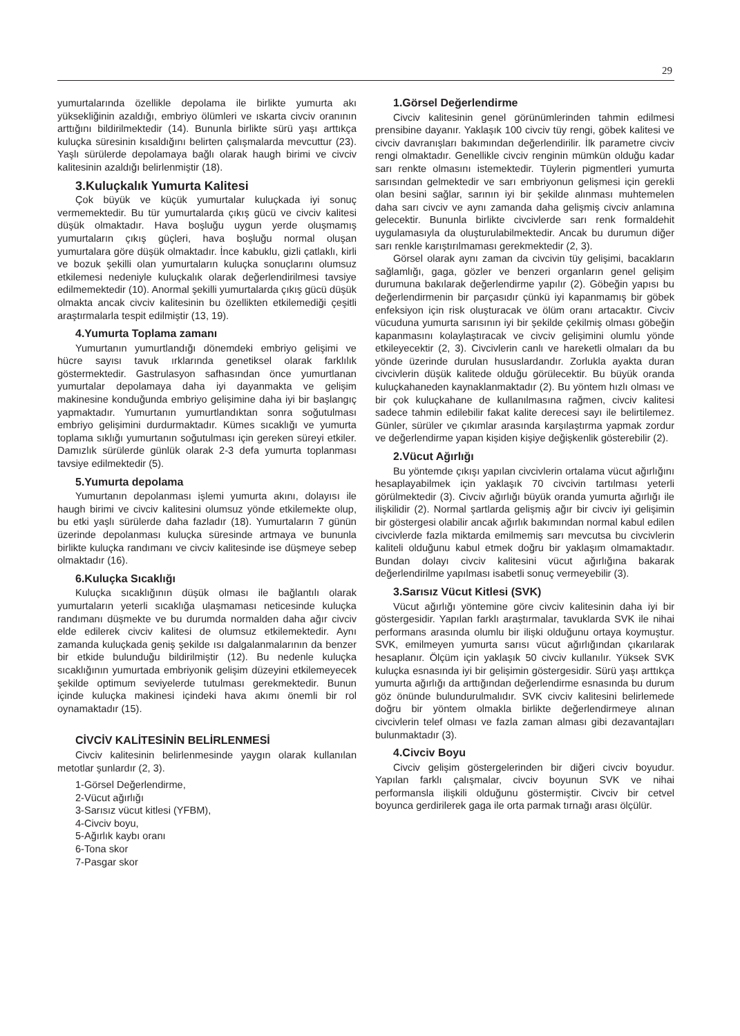29
yumurtalarında özellikle depolama ile birlikte yumurta akı yüksekliğinin azaldığı, embriyo ölümleri ve ıskarta civciv oranının arttığını bildirilmektedir (14). Bununla birlikte sürü yaşı arttıkça kuluçka süresinin kısaldığını belirten çalışmalarda mevcuttur (23). Yaşlı sürülerde depolamaya bağlı olarak haugh birimi ve civciv kalitesinin azaldığı belirlenmiştir (18).
3.Kuluçkalık Yumurta Kalitesi
Çok büyük ve küçük yumurtalar kuluçkada iyi sonuç vermemektedir. Bu tür yumurtalarda çıkış gücü ve civciv kalitesi düşük olmaktadır. Hava boşluğu uygun yerde oluşmamış yumurtaların çıkış güçleri, hava boşluğu normal oluşan yumurtalara göre düşük olmaktadır. İnce kabuklu, gizli çatlaklı, kirli ve bozuk şekilli olan yumurtaların kuluçka sonuçlarını olumsuz etkilemesi nedeniyle kuluçkalık olarak değerlendirilmesi tavsiye edilmemektedir (10). Anormal şekilli yumurtalarda çıkış gücü düşük olmakta ancak civciv kalitesinin bu özellikten etkilemediği çeşitli araştırmalarla tespit edilmiştir (13, 19).
4.Yumurta Toplama zamanı
Yumurtanın yumurtlandığı dönemdeki embriyo gelişimi ve hücre sayısı tavuk ırklarında genetiksel olarak farklılık göstermektedir. Gastrulasyon safhasından önce yumurtlanan yumurtalar depolamaya daha iyi dayanmakta ve gelişim makinesine konduğunda embriyo gelişimine daha iyi bir başlangıç yapmaktadır. Yumurtanın yumurtlandıktan sonra soğutulması embriyo gelişimini durdurmaktadır. Kümes sıcaklığı ve yumurta toplama sıklığı yumurtanın soğutulması için gereken süreyi etkiler. Damızlık sürülerde günlük olarak 2-3 defa yumurta toplanması tavsiye edilmektedir (5).
5.Yumurta depolama
Yumurtanın depolanması işlemi yumurta akını, dolayısı ile haugh birimi ve civciv kalitesini olumsuz yönde etkilemekte olup, bu etki yaşlı sürülerde daha fazladır (18). Yumurtaların 7 günün üzerinde depolanması kuluçka süresinde artmaya ve bununla birlikte kuluçka randımanı ve civciv kalitesinde ise düşmeye sebep olmaktadır (16).
6.Kuluçka Sıcaklığı
Kuluçka sıcaklığının düşük olması ile bağlantılı olarak yumurtaların yeterli sıcaklığa ulaşmaması neticesinde kuluçka randımanı düşmekte ve bu durumda normalden daha ağır civciv elde edilerek civciv kalitesi de olumsuz etkilemektedir. Aynı zamanda kuluçkada geniş şekilde ısı dalgalanmalarının da benzer bir etkide bulunduğu bildirilmiştir (12). Bu nedenle kuluçka sıcaklığının yumurtada embriyonik gelişim düzeyini etkilemeyecek şekilde optimum seviyelerde tutulması gerekmektedir. Bunun içinde kuluçka makinesi içindeki hava akımı önemli bir rol oynamaktadır (15).
CİVCİV KALİTESİNİN BELİRLENMESİ
Civciv kalitesinin belirlenmesinde yaygın olarak kullanılan metotlar şunlardır (2, 3).
1-Görsel Değerlendirme,
2-Vücut ağırlığı
3-Sarısız vücut kitlesi (YFBM),
4-Civciv boyu,
5-Ağırlık kaybı oranı
6-Tona skor
7-Pasgar skor
1.Görsel Değerlendirme
Civciv kalitesinin genel görünümlerinden tahmin edilmesi prensibine dayanır. Yaklaşık 100 civciv tüy rengi, göbek kalitesi ve civciv davranışları bakımından değerlendirilir. İlk parametre civciv rengi olmaktadır. Genellikle civciv renginin mümkün olduğu kadar sarı renkte olmasını istemektedir. Tüylerin pigmentleri yumurta sarısından gelmektedir ve sarı embriyonun gelişmesi için gerekli olan besini sağlar, sarının iyi bir şekilde alınması muhtemelen daha sarı civciv ve aynı zamanda daha gelişmiş civciv anlamına gelecektir. Bununla birlikte civcivlerde sarı renk formaldehit uygulamasıyla da oluşturulabilmektedir. Ancak bu durumun diğer sarı renkle karıştırılmaması gerekmektedir (2, 3).
Görsel olarak aynı zaman da civcivin tüy gelişimi, bacakların sağlamlığı, gaga, gözler ve benzeri organların genel gelişim durumuna bakılarak değerlendirme yapılır (2). Göbeğin yapısı bu değerlendirmenin bir parçasıdır çünkü iyi kapanmamış bir göbek enfeksiyon için risk oluşturacak ve ölüm oranı artacaktır. Civciv vücuduna yumurta sarısının iyi bir şekilde çekilmiş olması göbeğin kapanmasını kolaylaştıracak ve civciv gelişimini olumlu yönde etkileyecektir (2, 3). Civcivlerin canlı ve hareketli olmaları da bu yönde üzerinde durulan hususlardandır. Zorlukla ayakta duran civcivlerin düşük kalitede olduğu görülecektir. Bu büyük oranda kuluçkahaneden kaynaklanmaktadır (2). Bu yöntem hızlı olması ve bir çok kuluçkahane de kullanılmasına rağmen, civciv kalitesi sadece tahmin edilebilir fakat kalite derecesi sayı ile belirtilemez. Günler, sürüler ve çıkımlar arasında karşılaştırma yapmak zordur ve değerlendirme yapan kişiden kişiye değişkenlik gösterebilir (2).
2.Vücut Ağırlığı
Bu yöntemde çıkışı yapılan civcivlerin ortalama vücut ağırlığını hesaplayabilmek için yaklaşık 70 civcivin tartılması yeterli görülmektedir (3). Civciv ağırlığı büyük oranda yumurta ağırlığı ile ilişkilidir (2). Normal şartlarda gelişmiş ağır bir civciv iyi gelişimin bir göstergesi olabilir ancak ağırlık bakımından normal kabul edilen civcivlerde fazla miktarda emilmemiş sarı mevcutsa bu civcivlerin kaliteli olduğunu kabul etmek doğru bir yaklaşım olmamaktadır. Bundan dolayı civciv kalitesini vücut ağırlığına bakarak değerlendirilme yapılması isabetli sonuç vermeyebilir (3).
3.Sarısız Vücut Kitlesi (SVK)
Vücut ağırlığı yöntemine göre civciv kalitesinin daha iyi bir göstergesidir. Yapılan farklı araştırmalar, tavuklarda SVK ile nihai performans arasında olumlu bir ilişki olduğunu ortaya koymuştur. SVK, emilmeyen yumurta sarısı vücut ağırlığından çıkarılarak hesaplanır. Ölçüm için yaklaşık 50 civciv kullanılır. Yüksek SVK kuluçka esnasında iyi bir gelişimin göstergesidir. Sürü yaşı arttıkça yumurta ağırlığı da arttığından değerlendirme esnasında bu durum göz önünde bulundurulmalıdır. SVK civciv kalitesini belirlemede doğru bir yöntem olmakla birlikte değerlendirmeye alınan civcivlerin telef olması ve fazla zaman alması gibi dezavantajları bulunmaktadır (3).
4.Civciv Boyu
Civciv gelişim göstergelerinden bir diğeri civciv boyudur. Yapılan farklı çalışmalar, civciv boyunun SVK ve nihai performansla ilişkili olduğunu göstermiştir. Civciv bir cetvel boyunca gerdirilerek gaga ile orta parmak tırnağı arası ölçülür.